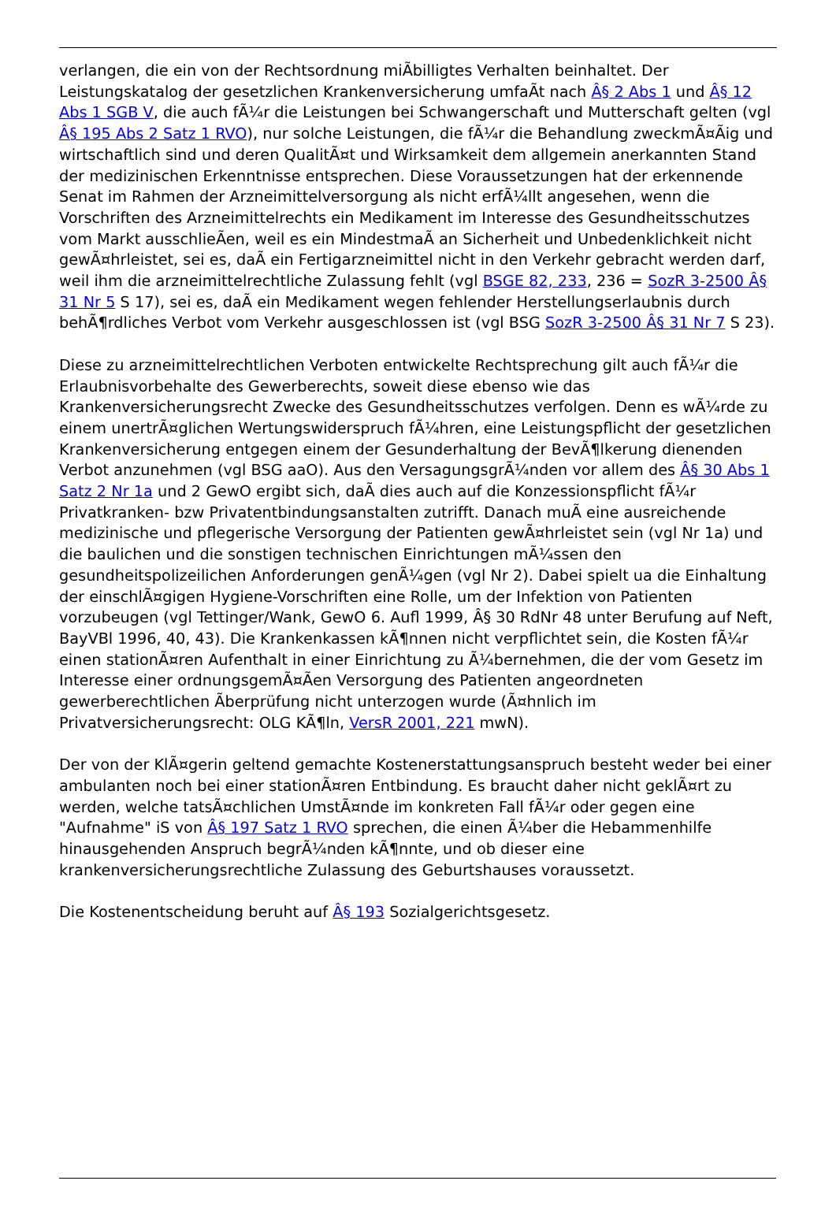verlangen, die ein von der Rechtsordnung miÃbilligtes Verhalten beinhaltet. Der Leistungskatalog der gesetzlichen Krankenversicherung umfaÃt nach Â§ 2 Abs 1 und Â§ 12 Abs 1 SGB V, die auch fÃ¼r die Leistungen bei Schwangerschaft und Mutterschaft gelten (vgl Â§ 195 Abs 2 Satz 1 RVO), nur solche Leistungen, die fÃ¼r die Behandlung zweckmÃ¤Ãig und wirtschaftlich sind und deren QualitÃ¤t und Wirksamkeit dem allgemein anerkannten Stand der medizinischen Erkenntnisse entsprechen. Diese Voraussetzungen hat der erkennende Senat im Rahmen der Arzneimittelversorgung als nicht erfÃ¼llt angesehen, wenn die Vorschriften des Arzneimittelrechts ein Medikament im Interesse des Gesundheitsschutzes vom Markt ausschlieÃen, weil es ein MindestmaÃ an Sicherheit und Unbedenklichkeit nicht gewÃ¤hrleistet, sei es, daÃ ein Fertigarzneimittel nicht in den Verkehr gebracht werden darf, weil ihm die arzneimittelrechtliche Zulassung fehlt (vgl BSGE 82, 233, 236 = SozR 3-2500 Â§ 31 Nr 5 S 17), sei es, daÃ ein Medikament wegen fehlender Herstellungserlaubnis durch behÃ¶rdliches Verbot vom Verkehr ausgeschlossen ist (vgl BSG SozR 3-2500 Â§ 31 Nr 7 S 23).
Diese zu arzneimittelrechtlichen Verboten entwickelte Rechtsprechung gilt auch fÃ¼r die Erlaubnisvorbehalte des Gewerberechts, soweit diese ebenso wie das Krankenversicherungsrecht Zwecke des Gesundheitsschutzes verfolgen. Denn es wÃ¼rde zu einem unertrÃ¤glichen Wertungswiderspruch fÃ¼hren, eine Leistungspflicht der gesetzlichen Krankenversicherung entgegen einem der Gesunderhaltung der BevÃ¶lkerung dienenden Verbot anzunehmen (vgl BSG aaO). Aus den VersagungsgrÃ¼nden vor allem des Â§ 30 Abs 1 Satz 2 Nr 1a und 2 GewO ergibt sich, daÃ dies auch auf die Konzessionspflicht fÃ¼r Privatkranken- bzw Privatentbindungsanstalten zutrifft. Danach muÃ eine ausreichende medizinische und pflegerische Versorgung der Patienten gewÃ¤hrleistet sein (vgl Nr 1a) und die baulichen und die sonstigen technischen Einrichtungen mÃ¼ssen den gesundheitspolizeilichen Anforderungen genÃ¼gen (vgl Nr 2). Dabei spielt ua die Einhaltung der einschlÃ¤gigen Hygiene-Vorschriften eine Rolle, um der Infektion von Patienten vorzubeugen (vgl Tettinger/Wank, GewO 6. Aufl 1999, Â§ 30 RdNr 48 unter Berufung auf Neft, BayVBl 1996, 40, 43). Die Krankenkassen kÃ¶nnen nicht verpflichtet sein, die Kosten fÃ¼r einen stationÃ¤ren Aufenthalt in einer Einrichtung zu Ã¼bernehmen, die der vom Gesetz im Interesse einer ordnungsgemÃ¤Ãen Versorgung des Patienten angeordneten gewerberechtlichen Ãberprüfung nicht unterzogen wurde (Ã¤hnlich im Privatversicherungsrecht: OLG KÃ¶ln, VersR 2001, 221 mwN).
Der von der KlÃ¤gerin geltend gemachte Kostenerstattungsanspruch besteht weder bei einer ambulanten noch bei einer stationÃ¤ren Entbindung. Es braucht daher nicht geklÃ¤rt zu werden, welche tatsÃ¤chlichen UmstÃ¤nde im konkreten Fall fÃ¼r oder gegen eine "Aufnahme" iS von Â§ 197 Satz 1 RVO sprechen, die einen Ã¼ber die Hebammenhilfe hinausgehenden Anspruch begrÃ¼nden kÃ¶nnte, und ob dieser eine krankenversicherungsrechtliche Zulassung des Geburtshauses voraussetzt.
Die Kostenentscheidung beruht auf Â§ 193 Sozialgerichtsgesetz.